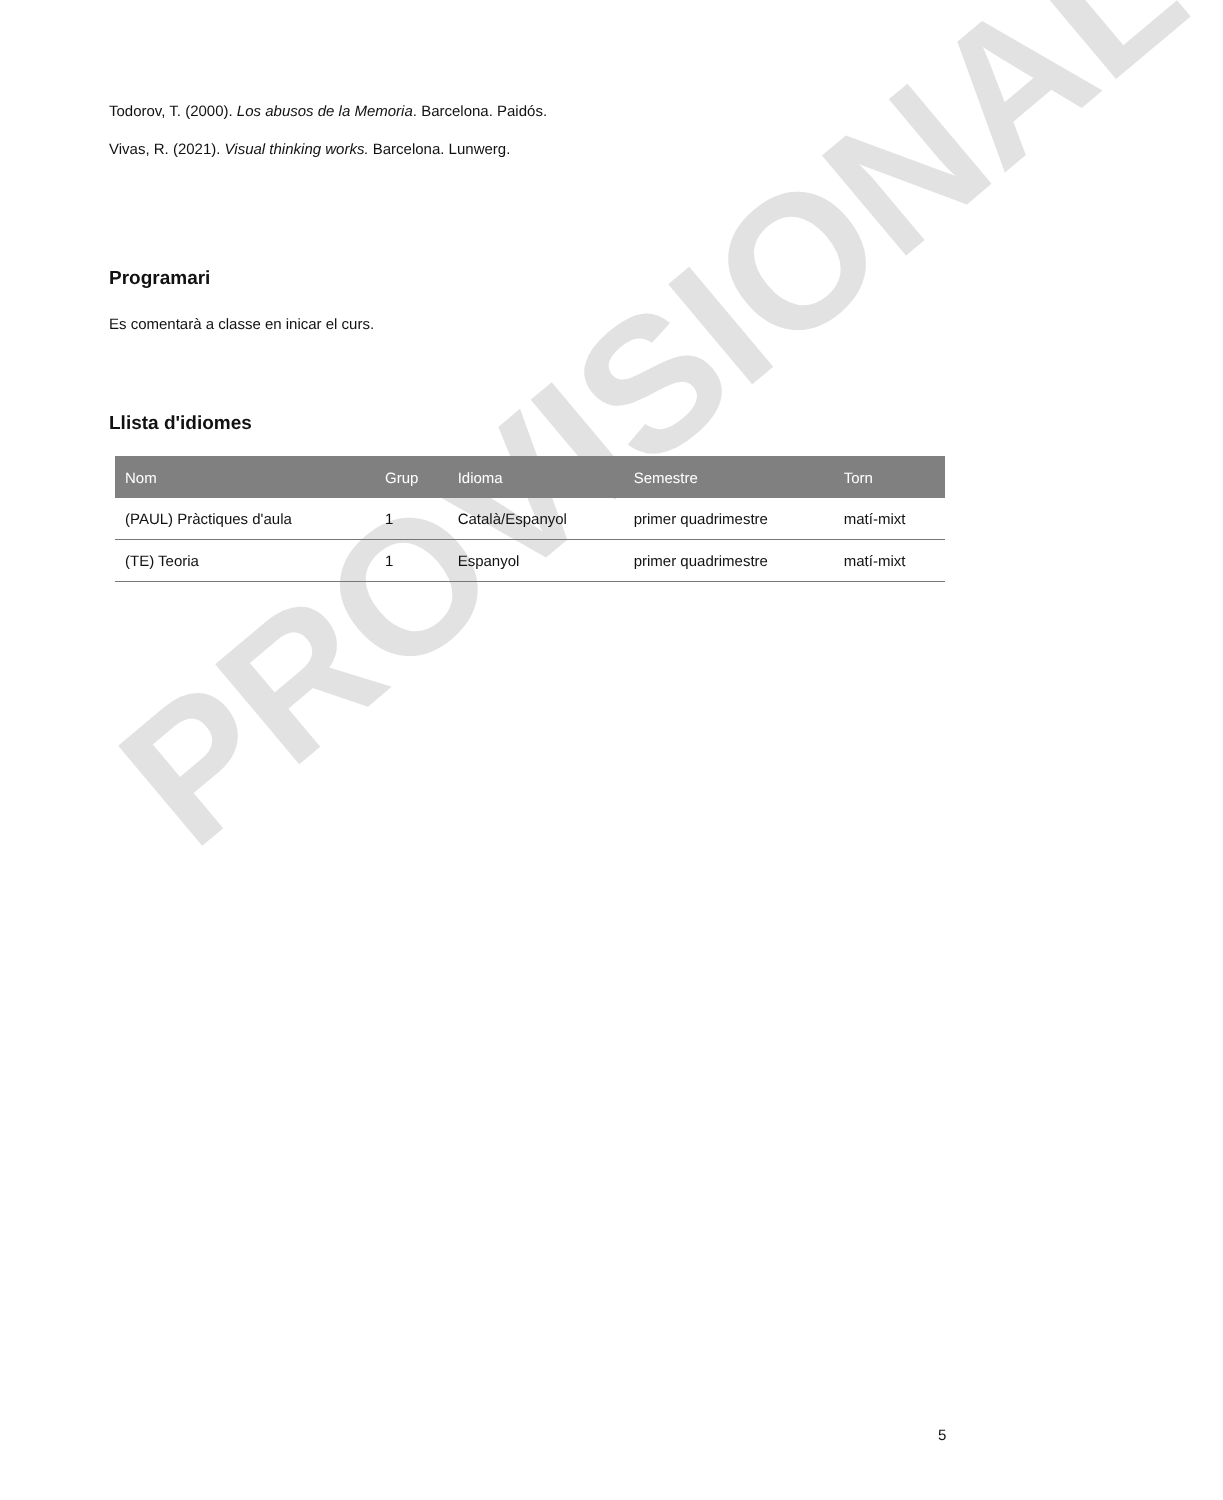PROVISIONAL
Todorov, T. (2000). Los abusos de la Memoria. Barcelona. Paidós.
Vivas, R. (2021). Visual thinking works. Barcelona. Lunwerg.
Programari
Es comentarà a classe en inicar el curs.
Llista d'idiomes
| Nom | Grup | Idioma | Semestre | Torn |
| --- | --- | --- | --- | --- |
| (PAUL) Pràctiques d'aula | 1 | Català/Espanyol | primer quadrimestre | matí-mixt |
| (TE) Teoria | 1 | Espanyol | primer quadrimestre | matí-mixt |
5